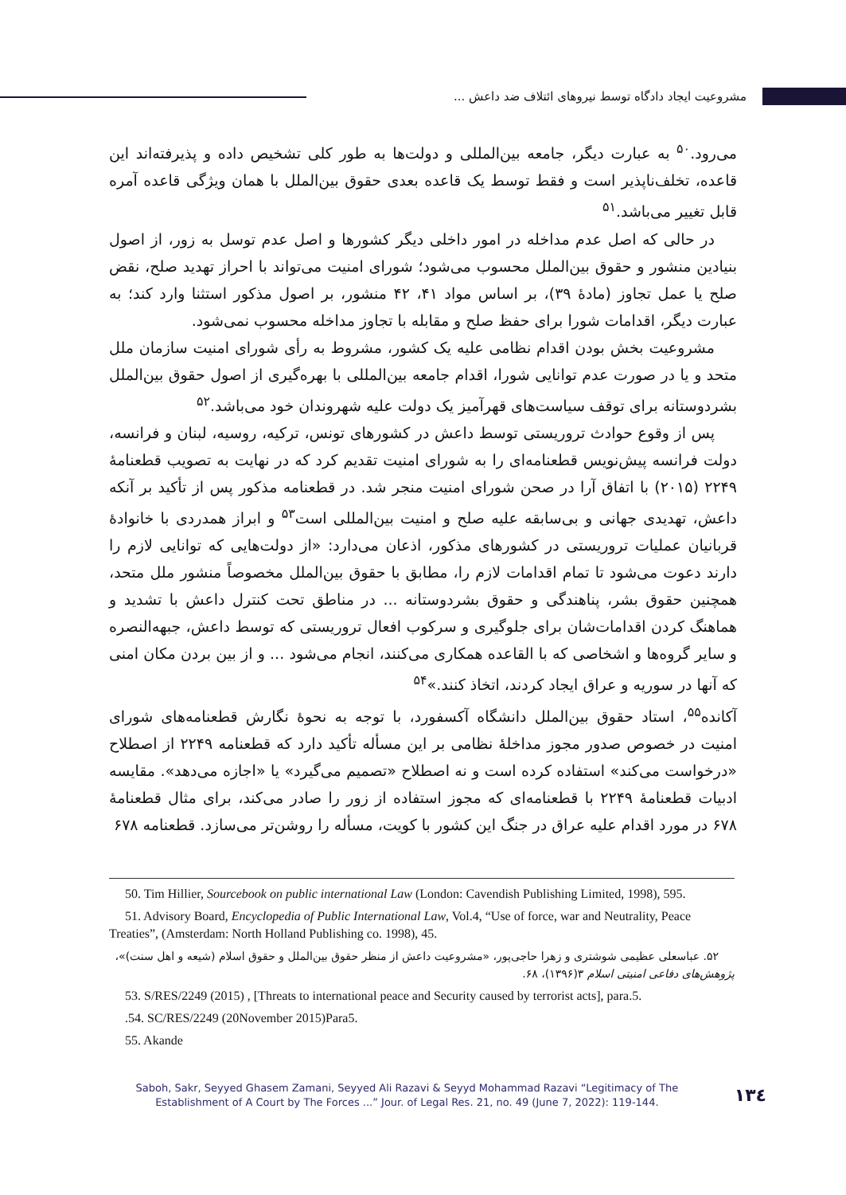مشروعیت ایجاد دادگاه توسط نیروهای ائتلاف ضد داعش ...
می‌رود.<sup>۵۰</sup> به عبارت دیگر، جامعه بین‌المللی و دولت‌ها به طور کلی تشخیص داده و پذیرفته‌اند این قاعده، تخلف‌ناپذیر است و فقط توسط یک قاعده بعدی حقوق بین‌الملل با همان ویژگی قاعده آمره قابل تغییر می‌باشد.<sup>۵۱</sup>
در حالی که اصل عدم مداخله در امور داخلی دیگر کشورها و اصل عدم توسل به زور، از اصول بنیادین منشور و حقوق بین‌الملل محسوب می‌شود؛ شورای امنیت می‌تواند با احراز تهدید صلح، نقض صلح یا عمل تجاوز (مادۀ ۳۹)، بر اساس مواد ۴۱، ۴۲ منشور، بر اصول مذکور استثنا وارد کند؛ به عبارت دیگر، اقدامات شورا برای حفظ صلح و مقابله با تجاوز مداخله محسوب نمی‌شود.
مشروعیت بخش بودن اقدام نظامی علیه یک کشور، مشروط به رأی شورای امنیت سازمان ملل متحد و یا در صورت عدم توانایی شورا، اقدام جامعه بین‌المللی با بهره‌گیری از اصول حقوق بین‌الملل بشردوستانه برای توقف سیاست‌های قهرآمیز یک دولت علیه شهروندان خود می‌باشد.<sup>۵۲</sup>
پس از وقوع حوادث تروریستی توسط داعش در کشورهای تونس، ترکیه، روسیه، لبنان و فرانسه، دولت فرانسه پیش‌نویس قطعنامه‌ای را به شورای امنیت تقدیم کرد که در نهایت به تصویب قطعنامۀ ۲۲۴۹ (۲۰۱۵) با اتفاق آرا در صحن شورای امنیت منجر شد. در قطعنامه مذکور پس از تأکید بر آنکه داعش، تهدیدی جهانی و بی‌سابقه علیه صلح و امنیت بین‌المللی است<sup>۵۳</sup> و ابراز همدردی با خانوادۀ قربانیان عملیات تروریستی در کشورهای مذکور، اذعان می‌دارد: «از دولت‌هایی که توانایی لازم را دارند دعوت می‌شود تا تمام اقدامات لازم را، مطابق با حقوق بین‌الملل مخصوصاً منشور ملل متحد، همچنین حقوق بشر، پناهندگی و حقوق بشردوستانه ... در مناطق تحت کنترل داعش با تشدید و هماهنگ کردن اقدامات‌شان برای جلوگیری و سرکوب افعال تروریستی که توسط داعش، جبهه‌النصره و سایر گروه‌ها و اشخاصی که با القاعده همکاری می‌کنند، انجام می‌شود ... و از بین بردن مکان امنی که آنها در سوریه و عراق ایجاد کردند، اتخاذ کنند.»<sup>۵۴</sup>
آکانده<sup>۵۵</sup>، استاد حقوق بین‌الملل دانشگاه آکسفورد، با توجه به نحوۀ نگارش قطعنامه‌های شورای امنیت در خصوص صدور مجوز مداخلۀ نظامی بر این مسأله تأکید دارد که قطعنامه ۲۲۴۹ از اصطلاح «درخواست می‌کند» استفاده کرده است و نه اصطلاح «تصمیم می‌گیرد» یا «اجازه می‌دهد». مقایسه ادبیات قطعنامۀ ۲۲۴۹ با قطعنامه‌ای که مجوز استفاده از زور را صادر می‌کند، برای مثال قطعنامۀ ۶۷۸ در مورد اقدام علیه عراق در جنگ این کشور با کویت، مسأله را روشن‌تر می‌سازد. قطعنامه ۶۷۸
50. Tim Hillier, Sourcebook on public international Law (London: Cavendish Publishing Limited, 1998), 595.
51. Advisory Board, Encyclopedia of Public International Law, Vol.4, “Use of force, war and Neutrality, Peace Treaties”, (Amsterdam: North Holland Publishing co. 1998), 45.
۵۲. عباسعلی عظیمی شوشتری و زهرا حاجی‌پور، «مشروعیت داعش از منظر حقوق بین‌الملل و حقوق اسلام (شیعه و اهل سنت)»، پژوهش‌های دفاعی امنیتی اسلام ۳(۱۳۹۶)، ۶۸.
53. S/RES/2249 (2015) , [Threats to international peace and Security caused by terrorist acts], para.5.
.54. SC/RES/2249 (20November 2015)Para5.
55. Akande
Saboh, Sakr, Seyyed Ghasem Zamani, Seyyed Ali Razavi & Seyyd Mohammad Razavi “Legitimacy of The Establishment of A Court by The Forces ...” Jour. of Legal Res. 21, no. 49 (June 7, 2022): 119-144.
۱۳٤